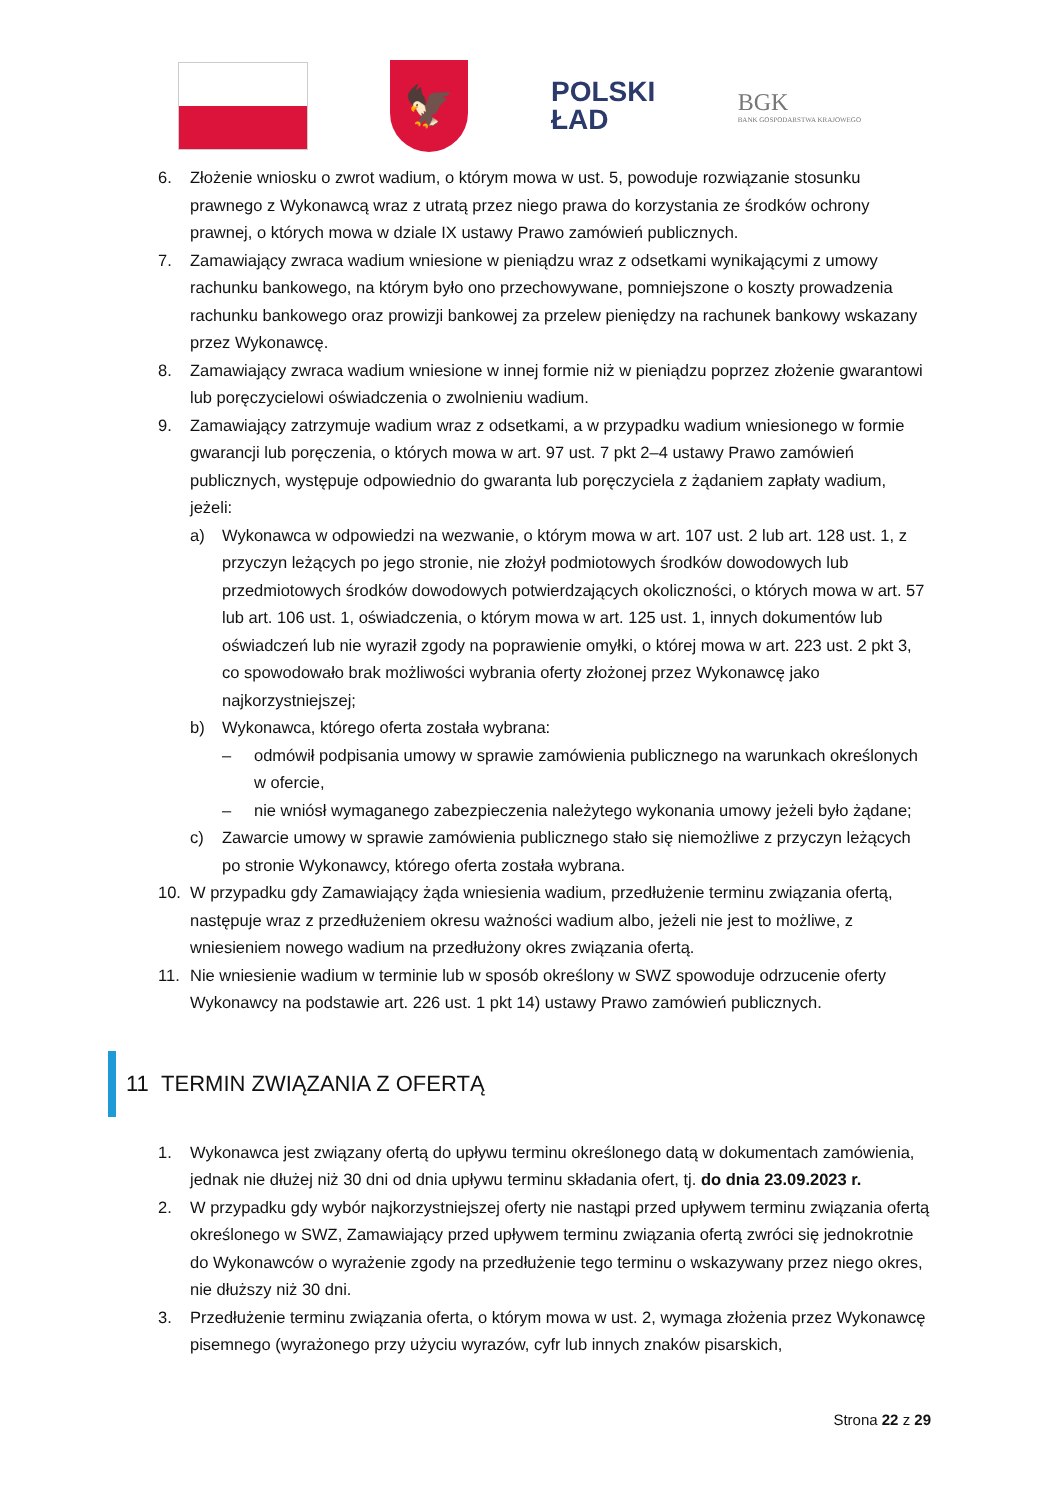🦅
POLSKI
ŁAD
BGK
BANK GOSPODARSTWA KRAJOWEGO
6. Złożenie wniosku o zwrot wadium, o którym mowa w ust. 5, powoduje rozwiązanie stosunku prawnego z Wykonawcą wraz z utratą przez niego prawa do korzystania ze środków ochrony prawnej, o których mowa w dziale IX ustawy Prawo zamówień publicznych.
7. Zamawiający zwraca wadium wniesione w pieniądzu wraz z odsetkami wynikającymi z umowy rachunku bankowego, na którym było ono przechowywane, pomniejszone o koszty prowadzenia rachunku bankowego oraz prowizji bankowej za przelew pieniędzy na rachunek bankowy wskazany przez Wykonawcę.
8. Zamawiający zwraca wadium wniesione w innej formie niż w pieniądzu poprzez złożenie gwarantowi lub poręczycielowi oświadczenia o zwolnieniu wadium.
9. Zamawiający zatrzymuje wadium wraz z odsetkami, a w przypadku wadium wniesionego w formie gwarancji lub poręczenia, o których mowa w art. 97 ust. 7 pkt 2–4 ustawy Prawo zamówień publicznych, występuje odpowiednio do gwaranta lub poręczyciela z żądaniem zapłaty wadium, jeżeli:
a) Wykonawca w odpowiedzi na wezwanie, o którym mowa w art. 107 ust. 2 lub art. 128 ust. 1, z przyczyn leżących po jego stronie, nie złożył podmiotowych środków dowodowych lub przedmiotowych środków dowodowych potwierdzających okoliczności, o których mowa w art. 57 lub art. 106 ust. 1, oświadczenia, o którym mowa w art. 125 ust. 1, innych dokumentów lub oświadczeń lub nie wyraził zgody na poprawienie omyłki, o której mowa w art. 223 ust. 2 pkt 3, co spowodowało brak możliwości wybrania oferty złożonej przez Wykonawcę jako najkorzystniejszej;
b) Wykonawca, którego oferta została wybrana:
– odmówił podpisania umowy w sprawie zamówienia publicznego na warunkach określonych w ofercie,
– nie wniósł wymaganego zabezpieczenia należytego wykonania umowy jeżeli było żądane;
c) Zawarcie umowy w sprawie zamówienia publicznego stało się niemożliwe z przyczyn leżących po stronie Wykonawcy, którego oferta została wybrana.
10. W przypadku gdy Zamawiający żąda wniesienia wadium, przedłużenie terminu związania ofertą, następuje wraz z przedłużeniem okresu ważności wadium albo, jeżeli nie jest to możliwe, z wniesieniem nowego wadium na przedłużony okres związania ofertą.
11. Nie wniesienie wadium w terminie lub w sposób określony w SWZ spowoduje odrzucenie oferty Wykonawcy na podstawie art. 226 ust. 1 pkt 14) ustawy Prawo zamówień publicznych.
11 TERMIN ZWIĄZANIA Z OFERTĄ
1. Wykonawca jest związany ofertą do upływu terminu określonego datą w dokumentach zamówienia, jednak nie dłużej niż 30 dni od dnia upływu terminu składania ofert, tj. do dnia 23.09.2023 r.
2. W przypadku gdy wybór najkorzystniejszej oferty nie nastąpi przed upływem terminu związania ofertą określonego w SWZ, Zamawiający przed upływem terminu związania ofertą zwróci się jednokrotnie do Wykonawców o wyrażenie zgody na przedłużenie tego terminu o wskazywany przez niego okres, nie dłuższy niż 30 dni.
3. Przedłużenie terminu związania oferta, o którym mowa w ust. 2, wymaga złożenia przez Wykonawcę pisemnego (wyrażonego przy użyciu wyrazów, cyfr lub innych znaków pisarskich,
Strona 22 z 29